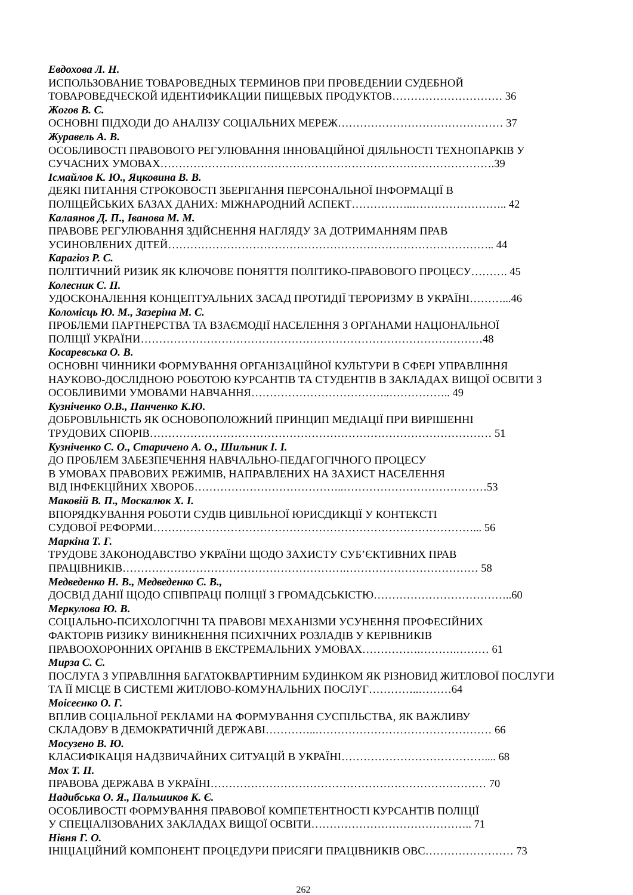Евдохова Л. Н.
ИСПОЛЬЗОВАНИЕ ТОВАРОВЕДНЫХ ТЕРМИНОВ ПРИ ПРОВЕДЕНИИ СУДЕБНОЙ
ТОВАРОВЕДЧЕСКОЙ ИДЕНТИФИКАЦИИ ПИЩЕВЫХ ПРОДУКТОВ………………………… 36
Жогов В. С.
ОСНОВНІ ПІДХОДИ ДО АНАЛІЗУ СОЦІАЛЬНИХ МЕРЕЖ……………………………………… 37
Журавель А. В.
ОСОБЛИВОСТІ ПРАВОВОГО РЕГУЛЮВАННЯ ІННОВАЦІЙНОЇ ДІЯЛЬНОСТІ ТЕХНОПАРКІВ У СУЧАСНИХ УМОВАХ……………………………………………………………………………….39
Ісмайлов К. Ю., Яцковина В. В.
ДЕЯКІ ПИТАННЯ СТРОКОВОСТІ ЗБЕРІГАННЯ ПЕРСОНАЛЬНОЇ ІНФОРМАЦІЇ В
ПОЛІЦЕЙСЬКИХ БАЗАХ ДАНИХ: МІЖНАРОДНИЙ АСПЕКТ……………..…………………….. 42
Калаянов Д. П., Іванова М. М.
ПРАВОВЕ РЕГУЛЮВАННЯ ЗДІЙСНЕННЯ НАГЛЯДУ ЗА ДОТРИМАННЯМ ПРАВ
УСИНОВЛЕНИХ ДІТЕЙ…………………………………………………………………………….. 44
Карагіоз Р. С.
ПОЛІТИЧНИЙ РИЗИК ЯК КЛЮЧОВЕ ПОНЯТТЯ ПОЛІТИКО-ПРАВОВОГО ПРОЦЕСУ………. 45
Колесник С. П.
УДОСКОНАЛЕННЯ КОНЦЕПТУАЛЬНИХ ЗАСАД ПРОТИДІЇ ТЕРОРИЗМУ В УКРАЇНІ………...46
Коломієць Ю. М., Зазеріна М. С.
ПРОБЛЕМИ ПАРТНЕРСТВА ТА ВЗАЄМОДІЇ НАСЕЛЕННЯ З ОРГАНАМИ НАЦІОНАЛЬНОЇ
ПОЛІЦІЇ УКРАЇНИ…………………………………………………………………………………48
Косаревська О. В.
ОСНОВНІ ЧИННИКИ ФОРМУВАННЯ ОРГАНІЗАЦІЙНОЇ КУЛЬТУРИ В СФЕРІ УПРАВЛІННЯ НАУКОВО-ДОСЛІДНОЮ РОБОТОЮ КУРСАНТІВ ТА СТУДЕНТІВ В ЗАКЛАДАХ ВИЩОЇ ОСВІТИ З ОСОБЛИВИМИ УМОВАМИ НАВЧАННЯ………………………………..…………….. 49
Кузніченко О.В., Панченко К.Ю.
ДОБРОВІЛЬНІСТЬ ЯК ОСНОВОПОЛОЖНИЙ ПРИНЦИП МЕДІАЦІЇ ПРИ ВИРІШЕННІ
ТРУДОВИХ СПОРІВ………………………………………………………………………………… 51
Кузніченко С. О., Старичено А. О., Шильник І. І.
ДО ПРОБЛЕМ ЗАБЕЗПЕЧЕННЯ НАВЧАЛЬНО-ПЕДАГОГІЧНОГО ПРОЦЕСУ
В УМОВАХ ПРАВОВИХ РЕЖИМІВ, НАПРАВЛЕНИХ НА ЗАХИСТ НАСЕЛЕННЯ
ВІД ІНФЕКЦІЙНИХ ХВОРОБ…………………………………..…………………………………53
Маковій В. П., Москалюк Х. І.
ВПОРЯДКУВАННЯ РОБОТИ СУДІВ ЦИВІЛЬНОЇ ЮРИСДИКЦІЇ У КОНТЕКСТІ
СУДОВОЇ РЕФОРМИ……………………………………………………………………………... 56
Маркіна Т. Г.
ТРУДОВЕ ЗАКОНОДАВСТВО УКРАЇНИ ЩОДО ЗАХИСТУ СУБ’ЄКТИВНИХ ПРАВ
ПРАЦІВНИКІВ…………………………………………………….……………………………… 58
Медведенко Н. В., Медведенко С. В.,
ДОСВІД ДАНІЇ ЩОДО СПІВПРАЦІ ПОЛІЦІЇ З ГРОМАДСЬКІСТЮ………………………………..60
Меркулова Ю. В.
СОЦІАЛЬНО-ПСИХОЛОГІЧНІ ТА ПРАВОВІ МЕХАНІЗМИ УСУНЕННЯ ПРОФЕСІЙНИХ
ФАКТОРІВ РИЗИКУ ВИНИКНЕННЯ ПСИХІЧНИХ РОЗЛАДІВ У КЕРІВНИКІВ
ПРАВООХОРОННИХ ОРГАНІВ В ЕКСТРЕМАЛЬНИХ УМОВАХ…………….……….……… 61
Мирза С. С.
ПОСЛУГА З УПРАВЛІННЯ БАГАТОКВАРТИРНИМ БУДИНКОМ ЯК РІЗНОВИД ЖИТЛОВОЇ ПОСЛУГИ ТА ЇЇ МІСЦЕ В СИСТЕМІ ЖИТЛОВО-КОМУНАЛЬНИХ ПОСЛУГ…………..………64
Моісеєнко О. Г.
ВПЛИВ СОЦІАЛЬНОЇ РЕКЛАМИ НА ФОРМУВАННЯ СУСПІЛЬСТВА, ЯК ВАЖЛИВУ
СКЛАДОВУ В ДЕМОКРАТИЧНІЙ ДЕРЖАВІ…………..………………………………………… 66
Мосузено В. Ю.
КЛАСИФІКАЦІЯ НАДЗВИЧАЙНИХ СИТУАЦІЙ В УКРАЇНІ………………………………….... 68
Мох Т. П.
ПРАВОВА ДЕРЖАВА В УКРАЇНІ………………………………………………………………… 70
Надибська О. Я., Пальшиков К. Є.
ОСОБЛИВОСТІ ФОРМУВАННЯ ПРАВОВОЇ КОМПЕТЕНТНОСТІ КУРСАНТІВ ПОЛІЦІЇ
У СПЕЦІАЛІЗОВАНИХ ЗАКЛАДАХ ВИЩОЇ ОСВІТИ…………………………………….. 71
Нівня Г. О.
ІНІЦІАЦІЙНИЙ КОМПОНЕНТ ПРОЦЕДУРИ ПРИСЯГИ ПРАЦІВНИКІВ ОВС…………………… 73
262